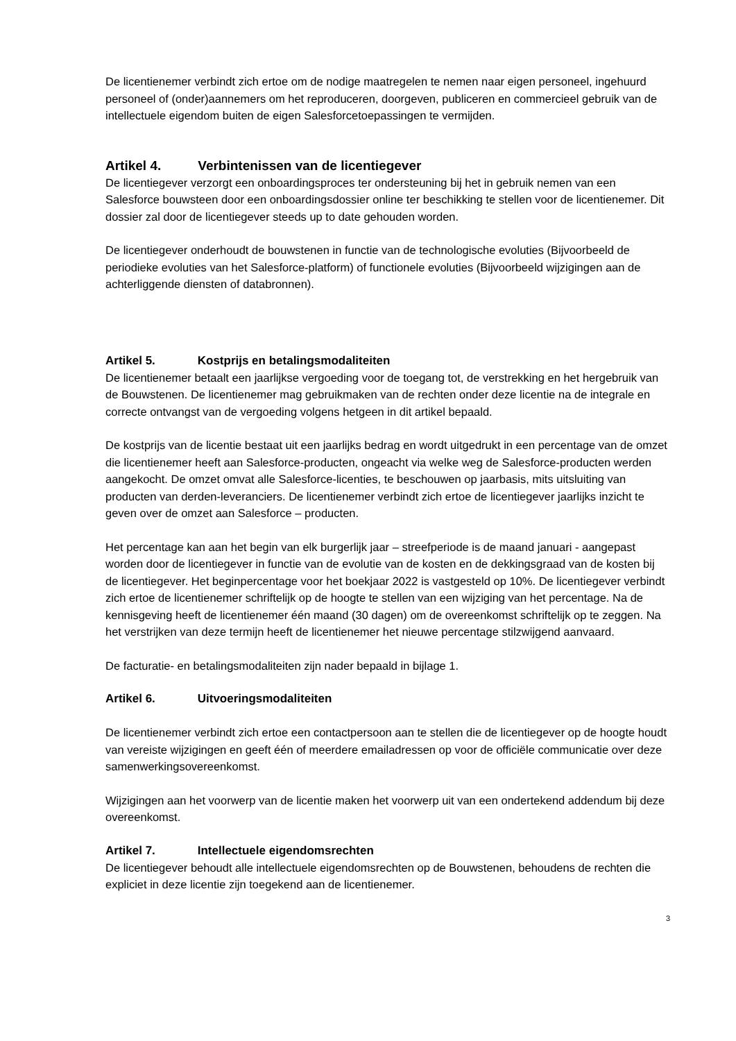De licentienemer verbindt zich ertoe om de nodige maatregelen te nemen naar eigen personeel, ingehuurd personeel of (onder)aannemers om het reproduceren, doorgeven, publiceren en commercieel gebruik van de intellectuele eigendom buiten de eigen Salesforcetoepassingen te vermijden.
Artikel 4. Verbintenissen van de licentiegever
De licentiegever verzorgt een onboardingsproces ter ondersteuning bij het in gebruik nemen van een Salesforce bouwsteen door een onboardingsdossier online ter beschikking te stellen voor de licentienemer. Dit dossier zal door de licentiegever steeds up to date gehouden worden.
De licentiegever onderhoudt de bouwstenen in functie van de technologische evoluties (Bijvoorbeeld de periodieke evoluties van het Salesforce-platform) of functionele evoluties (Bijvoorbeeld wijzigingen aan de achterliggende diensten of databronnen).
Artikel 5. Kostprijs en betalingsmodaliteiten
De licentienemer betaalt een jaarlijkse vergoeding voor de toegang tot, de verstrekking en het hergebruik van de Bouwstenen. De licentienemer mag gebruikmaken van de rechten onder deze licentie na de integrale en correcte ontvangst van de vergoeding volgens hetgeen in dit artikel bepaald.
De kostprijs van de licentie bestaat uit een jaarlijks bedrag en wordt uitgedrukt in een percentage van de omzet die licentienemer heeft aan Salesforce-producten, ongeacht via welke weg de Salesforce-producten werden aangekocht. De omzet omvat alle Salesforce-licenties, te beschouwen op jaarbasis, mits uitsluiting van producten van derden-leveranciers. De licentienemer verbindt zich ertoe de licentiegever jaarlijks inzicht te geven over de omzet aan Salesforce – producten.
Het percentage kan aan het begin van elk burgerlijk jaar – streefperiode is de maand januari - aangepast worden door de licentiegever in functie van de evolutie van de kosten en de dekkingsgraad van de kosten bij de licentiegever. Het beginpercentage voor het boekjaar 2022 is vastgesteld op 10%. De licentiegever verbindt zich ertoe de licentienemer schriftelijk op de hoogte te stellen van een wijziging van het percentage. Na de kennisgeving heeft de licentienemer één maand (30 dagen) om de overeenkomst schriftelijk op te zeggen. Na het verstrijken van deze termijn heeft de licentienemer het nieuwe percentage stilzwijgend aanvaard.
De facturatie- en betalingsmodaliteiten zijn nader bepaald in bijlage 1.
Artikel 6. Uitvoeringsmodaliteiten
De licentienemer verbindt zich ertoe een contactpersoon aan te stellen die de licentiegever op de hoogte houdt van vereiste wijzigingen en geeft één of meerdere emailadressen op voor de officiële communicatie over deze samenwerkingsovereenkomst.
Wijzigingen aan het voorwerp van de licentie maken het voorwerp uit van een ondertekend addendum bij deze overeenkomst.
Artikel 7. Intellectuele eigendomsrechten
De licentiegever behoudt alle intellectuele eigendomsrechten op de Bouwstenen, behoudens de rechten die expliciet in deze licentie zijn toegekend aan de licentienemer.
3